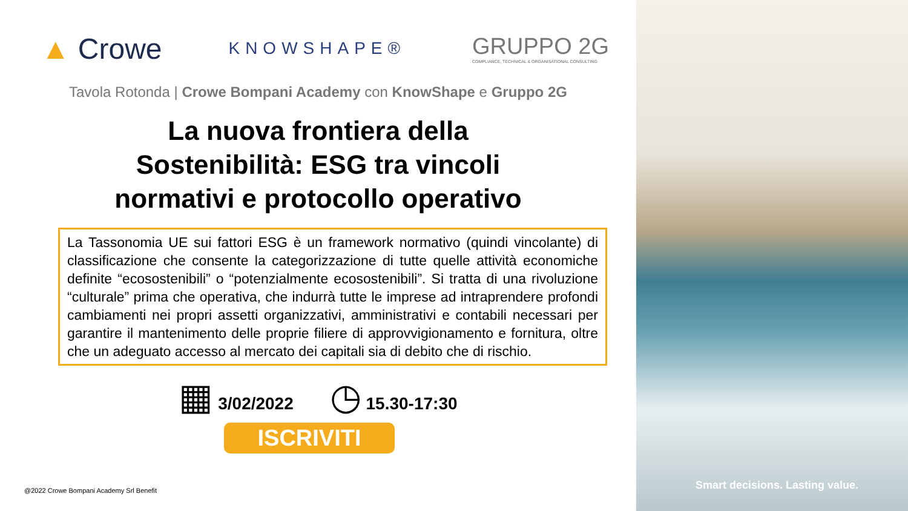▲ Crowe KNOWSHAPE® GRUPPO 2G
COMPLIANCE, TECHNICAL & ORGANISATIONAL CONSULTING
Tavola Rotonda | Crowe Bompani Academy con KnowShape e Gruppo 2G
La nuova frontiera della
Sostenibilità: ESG tra vincoli
normativi e protocollo operativo
La Tassonomia UE sui fattori ESG è un framework normativo (quindi vincolante) di classificazione che consente la categorizzazione di tutte quelle attività economiche definite “ecosostenibili” o “potenzialmente ecosostenibili”. Si tratta di una rivoluzione “culturale” prima che operativa, che indurrà tutte le imprese ad intraprendere profondi cambiamenti nei propri assetti organizzativi, amministrativi e contabili necessari per garantire il mantenimento delle proprie filiere di approvvigionamento e fornitura, oltre che un adeguato accesso al mercato dei capitali sia di debito che di rischio.
▦ 3/02/2022 ◷ 15.30-17:30
ISCRIVITI
@2022 Crowe Bompani Academy Srl Benefit
Smart decisions. Lasting value.